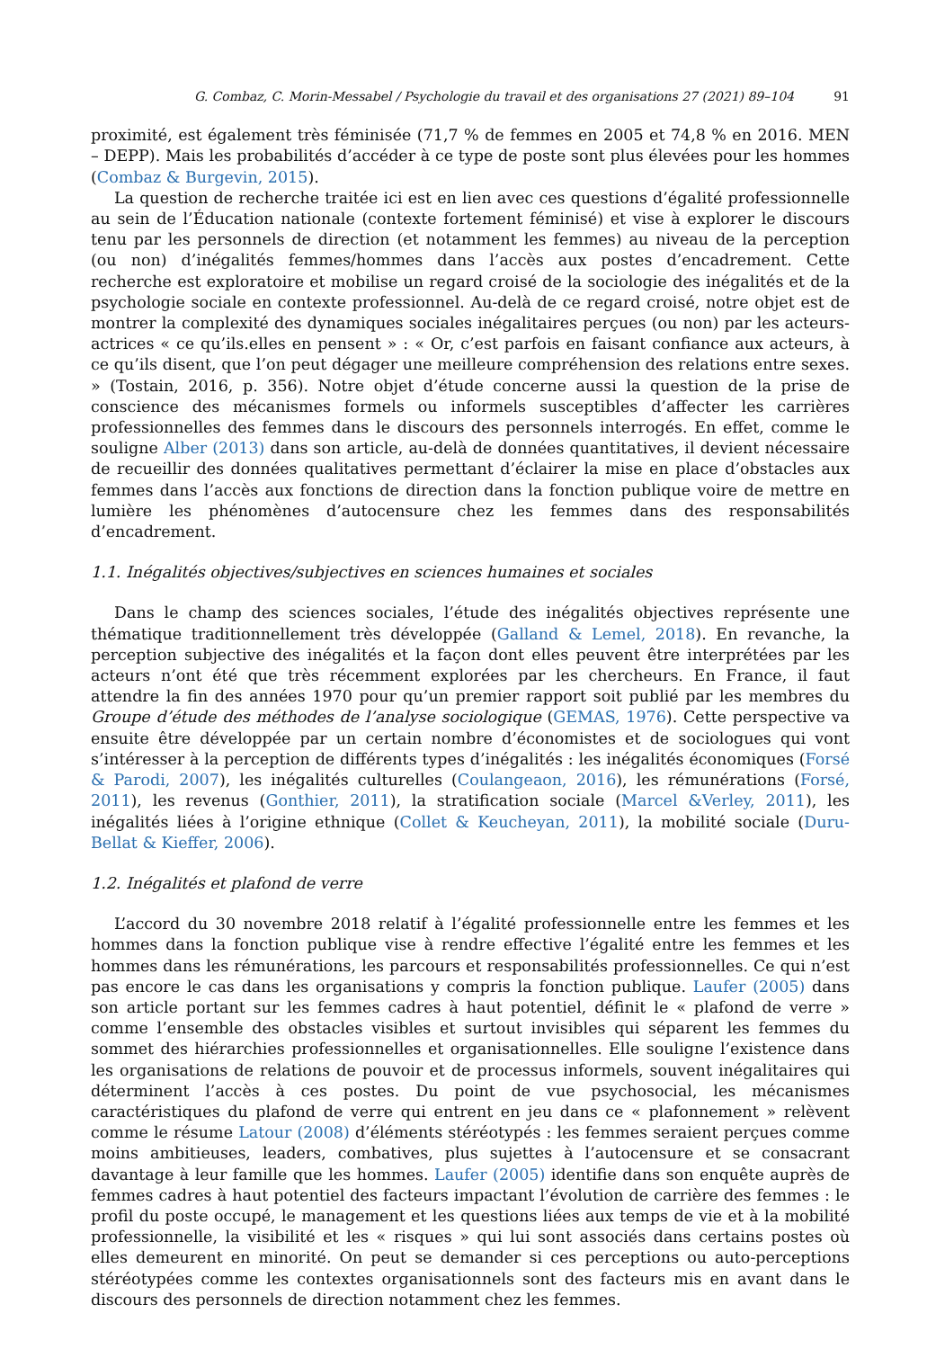G. Combaz, C. Morin-Messabel / Psychologie du travail et des organisations 27 (2021) 89–104 91
proximité, est également très féminisée (71,7 % de femmes en 2005 et 74,8 % en 2016. MEN – DEPP). Mais les probabilités d’accéder à ce type de poste sont plus élevées pour les hommes (Combaz & Burgevin, 2015).
La question de recherche traitée ici est en lien avec ces questions d’égalité professionnelle au sein de l’Éducation nationale (contexte fortement féminisé) et vise à explorer le discours tenu par les personnels de direction (et notamment les femmes) au niveau de la perception (ou non) d’inégalités femmes/hommes dans l’accès aux postes d’encadrement. Cette recherche est exploratoire et mobilise un regard croisé de la sociologie des inégalités et de la psychologie sociale en contexte professionnel. Au-delà de ce regard croisé, notre objet est de montrer la complexité des dynamiques sociales inégalitaires perçues (ou non) par les acteurs-actrices « ce qu’ils.elles en pensent » : « Or, c’est parfois en faisant confiance aux acteurs, à ce qu’ils disent, que l’on peut dégager une meilleure compréhension des relations entre sexes. » (Tostain, 2016, p. 356). Notre objet d’étude concerne aussi la question de la prise de conscience des mécanismes formels ou informels susceptibles d’affecter les carrières professionnelles des femmes dans le discours des personnels interrogés. En effet, comme le souligne Alber (2013) dans son article, au-delà de données quantitatives, il devient nécessaire de recueillir des données qualitatives permettant d’éclairer la mise en place d’obstacles aux femmes dans l’accès aux fonctions de direction dans la fonction publique voire de mettre en lumière les phénomènes d’autocensure chez les femmes dans des responsabilités d’encadrement.
1.1. Inégalités objectives/subjectives en sciences humaines et sociales
Dans le champ des sciences sociales, l’étude des inégalités objectives représente une thématique traditionnellement très développée (Galland & Lemel, 2018). En revanche, la perception subjective des inégalités et la façon dont elles peuvent être interprétées par les acteurs n’ont été que très récemment explorées par les chercheurs. En France, il faut attendre la fin des années 1970 pour qu’un premier rapport soit publié par les membres du Groupe d’étude des méthodes de l’analyse sociologique (GEMAS, 1976). Cette perspective va ensuite être développée par un certain nombre d’économistes et de sociologues qui vont s’intéresser à la perception de différents types d’inégalités : les inégalités économiques (Forsé & Parodi, 2007), les inégalités culturelles (Coulangeaon, 2016), les rémunérations (Forsé, 2011), les revenus (Gonthier, 2011), la stratification sociale (Marcel &Verley, 2011), les inégalités liées à l’origine ethnique (Collet & Keucheyan, 2011), la mobilité sociale (Duru-Bellat & Kieffer, 2006).
1.2. Inégalités et plafond de verre
L’accord du 30 novembre 2018 relatif à l’égalité professionnelle entre les femmes et les hommes dans la fonction publique vise à rendre effective l’égalité entre les femmes et les hommes dans les rémunérations, les parcours et responsabilités professionnelles. Ce qui n’est pas encore le cas dans les organisations y compris la fonction publique. Laufer (2005) dans son article portant sur les femmes cadres à haut potentiel, définit le « plafond de verre » comme l’ensemble des obstacles visibles et surtout invisibles qui séparent les femmes du sommet des hiérarchies professionnelles et organisationnelles. Elle souligne l’existence dans les organisations de relations de pouvoir et de processus informels, souvent inégalitaires qui déterminent l’accès à ces postes. Du point de vue psychosocial, les mécanismes caractéristiques du plafond de verre qui entrent en jeu dans ce « plafonnement » relèvent comme le résume Latour (2008) d’éléments stéréotypés : les femmes seraient perçues comme moins ambitieuses, leaders, combatives, plus sujettes à l’autocensure et se consacrant davantage à leur famille que les hommes. Laufer (2005) identifie dans son enquête auprès de femmes cadres à haut potentiel des facteurs impactant l’évolution de carrière des femmes : le profil du poste occupé, le management et les questions liées aux temps de vie et à la mobilité professionnelle, la visibilité et les « risques » qui lui sont associés dans certains postes où elles demeurent en minorité. On peut se demander si ces perceptions ou auto-perceptions stéréotypées comme les contextes organisationnels sont des facteurs mis en avant dans le discours des personnels de direction notamment chez les femmes.